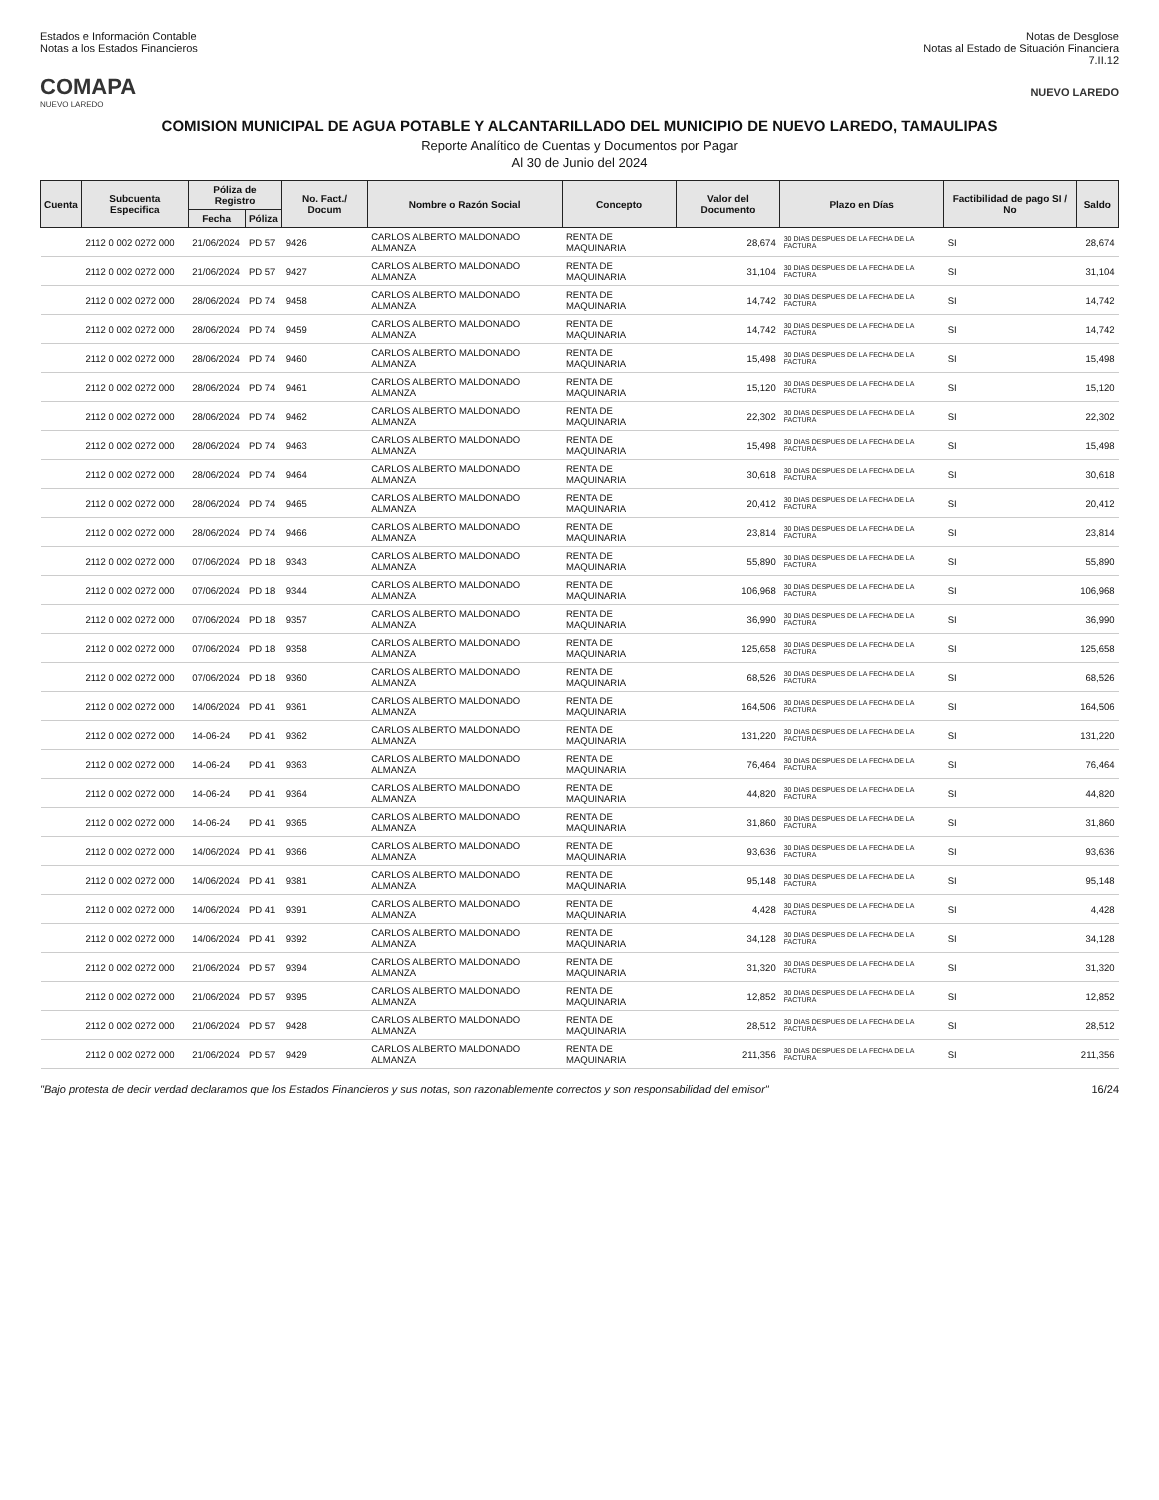Estados e Información Contable
Notas a los Estados Financieros
Notas de Desglose
Notas al Estado de Situación Financiera
7.II.12
COMAPA
NUEVO LAREDO
NUEVO LAREDO
COMISION MUNICIPAL DE AGUA POTABLE Y ALCANTARILLADO DEL MUNICIPIO DE NUEVO LAREDO, TAMAULIPAS
Reporte Analítico de Cuentas y Documentos por Pagar
Al 30 de Junio del 2024
| Cuenta | Subcuenta Especifica | Póliza de Registro | | No. Fact./ Docum | Nombre o Razón Social | Concepto | Valor del Documento | Plazo en Días | Factibilidad de pago SI / No | Saldo |
| --- | --- | --- | --- | --- | --- | --- | --- | --- | --- | --- |
| | | Fecha | Póliza | | | | | | | |
| | 2112 0 002 0272 000 | 21/06/2024 | PD 57 | 9426 | CARLOS ALBERTO MALDONADO ALMANZA | RENTA DE MAQUINARIA | 28,674 | 30 DIAS DESPUES DE LA FECHA DE LA FACTURA | SI | 28,674 |
| | 2112 0 002 0272 000 | 21/06/2024 | PD 57 | 9427 | CARLOS ALBERTO MALDONADO ALMANZA | RENTA DE MAQUINARIA | 31,104 | 30 DIAS DESPUES DE LA FECHA DE LA FACTURA | SI | 31,104 |
| | 2112 0 002 0272 000 | 28/06/2024 | PD 74 | 9458 | CARLOS ALBERTO MALDONADO ALMANZA | RENTA DE MAQUINARIA | 14,742 | 30 DIAS DESPUES DE LA FECHA DE LA FACTURA | SI | 14,742 |
| | 2112 0 002 0272 000 | 28/06/2024 | PD 74 | 9459 | CARLOS ALBERTO MALDONADO ALMANZA | RENTA DE MAQUINARIA | 14,742 | 30 DIAS DESPUES DE LA FECHA DE LA FACTURA | SI | 14,742 |
| | 2112 0 002 0272 000 | 28/06/2024 | PD 74 | 9460 | CARLOS ALBERTO MALDONADO ALMANZA | RENTA DE MAQUINARIA | 15,498 | 30 DIAS DESPUES DE LA FECHA DE LA FACTURA | SI | 15,498 |
| | 2112 0 002 0272 000 | 28/06/2024 | PD 74 | 9461 | CARLOS ALBERTO MALDONADO ALMANZA | RENTA DE MAQUINARIA | 15,120 | 30 DIAS DESPUES DE LA FECHA DE LA FACTURA | SI | 15,120 |
| | 2112 0 002 0272 000 | 28/06/2024 | PD 74 | 9462 | CARLOS ALBERTO MALDONADO ALMANZA | RENTA DE MAQUINARIA | 22,302 | 30 DIAS DESPUES DE LA FECHA DE LA FACTURA | SI | 22,302 |
| | 2112 0 002 0272 000 | 28/06/2024 | PD 74 | 9463 | CARLOS ALBERTO MALDONADO ALMANZA | RENTA DE MAQUINARIA | 15,498 | 30 DIAS DESPUES DE LA FECHA DE LA FACTURA | SI | 15,498 |
| | 2112 0 002 0272 000 | 28/06/2024 | PD 74 | 9464 | CARLOS ALBERTO MALDONADO ALMANZA | RENTA DE MAQUINARIA | 30,618 | 30 DIAS DESPUES DE LA FECHA DE LA FACTURA | SI | 30,618 |
| | 2112 0 002 0272 000 | 28/06/2024 | PD 74 | 9465 | CARLOS ALBERTO MALDONADO ALMANZA | RENTA DE MAQUINARIA | 20,412 | 30 DIAS DESPUES DE LA FECHA DE LA FACTURA | SI | 20,412 |
| | 2112 0 002 0272 000 | 28/06/2024 | PD 74 | 9466 | CARLOS ALBERTO MALDONADO ALMANZA | RENTA DE MAQUINARIA | 23,814 | 30 DIAS DESPUES DE LA FECHA DE LA FACTURA | SI | 23,814 |
| | 2112 0 002 0272 000 | 07/06/2024 | PD 18 | 9343 | CARLOS ALBERTO MALDONADO ALMANZA | RENTA DE MAQUINARIA | 55,890 | 30 DIAS DESPUES DE LA FECHA DE LA FACTURA | SI | 55,890 |
| | 2112 0 002 0272 000 | 07/06/2024 | PD 18 | 9344 | CARLOS ALBERTO MALDONADO ALMANZA | RENTA DE MAQUINARIA | 106,968 | 30 DIAS DESPUES DE LA FECHA DE LA FACTURA | SI | 106,968 |
| | 2112 0 002 0272 000 | 07/06/2024 | PD 18 | 9357 | CARLOS ALBERTO MALDONADO ALMANZA | RENTA DE MAQUINARIA | 36,990 | 30 DIAS DESPUES DE LA FECHA DE LA FACTURA | SI | 36,990 |
| | 2112 0 002 0272 000 | 07/06/2024 | PD 18 | 9358 | CARLOS ALBERTO MALDONADO ALMANZA | RENTA DE MAQUINARIA | 125,658 | 30 DIAS DESPUES DE LA FECHA DE LA FACTURA | SI | 125,658 |
| | 2112 0 002 0272 000 | 07/06/2024 | PD 18 | 9360 | CARLOS ALBERTO MALDONADO ALMANZA | RENTA DE MAQUINARIA | 68,526 | 30 DIAS DESPUES DE LA FECHA DE LA FACTURA | SI | 68,526 |
| | 2112 0 002 0272 000 | 14/06/2024 | PD 41 | 9361 | CARLOS ALBERTO MALDONADO ALMANZA | RENTA DE MAQUINARIA | 164,506 | 30 DIAS DESPUES DE LA FECHA DE LA FACTURA | SI | 164,506 |
| | 2112 0 002 0272 000 | 14-06-24 | PD 41 | 9362 | CARLOS ALBERTO MALDONADO ALMANZA | RENTA DE MAQUINARIA | 131,220 | 30 DIAS DESPUES DE LA FECHA DE LA FACTURA | SI | 131,220 |
| | 2112 0 002 0272 000 | 14-06-24 | PD 41 | 9363 | CARLOS ALBERTO MALDONADO ALMANZA | RENTA DE MAQUINARIA | 76,464 | 30 DIAS DESPUES DE LA FECHA DE LA FACTURA | SI | 76,464 |
| | 2112 0 002 0272 000 | 14-06-24 | PD 41 | 9364 | CARLOS ALBERTO MALDONADO ALMANZA | RENTA DE MAQUINARIA | 44,820 | 30 DIAS DESPUES DE LA FECHA DE LA FACTURA | SI | 44,820 |
| | 2112 0 002 0272 000 | 14-06-24 | PD 41 | 9365 | CARLOS ALBERTO MALDONADO ALMANZA | RENTA DE MAQUINARIA | 31,860 | 30 DIAS DESPUES DE LA FECHA DE LA FACTURA | SI | 31,860 |
| | 2112 0 002 0272 000 | 14/06/2024 | PD 41 | 9366 | CARLOS ALBERTO MALDONADO ALMANZA | RENTA DE MAQUINARIA | 93,636 | 30 DIAS DESPUES DE LA FECHA DE LA FACTURA | SI | 93,636 |
| | 2112 0 002 0272 000 | 14/06/2024 | PD 41 | 9381 | CARLOS ALBERTO MALDONADO ALMANZA | RENTA DE MAQUINARIA | 95,148 | 30 DIAS DESPUES DE LA FECHA DE LA FACTURA | SI | 95,148 |
| | 2112 0 002 0272 000 | 14/06/2024 | PD 41 | 9391 | CARLOS ALBERTO MALDONADO ALMANZA | RENTA DE MAQUINARIA | 4,428 | 30 DIAS DESPUES DE LA FECHA DE LA FACTURA | SI | 4,428 |
| | 2112 0 002 0272 000 | 14/06/2024 | PD 41 | 9392 | CARLOS ALBERTO MALDONADO ALMANZA | RENTA DE MAQUINARIA | 34,128 | 30 DIAS DESPUES DE LA FECHA DE LA FACTURA | SI | 34,128 |
| | 2112 0 002 0272 000 | 21/06/2024 | PD 57 | 9394 | CARLOS ALBERTO MALDONADO ALMANZA | RENTA DE MAQUINARIA | 31,320 | 30 DIAS DESPUES DE LA FECHA DE LA FACTURA | SI | 31,320 |
| | 2112 0 002 0272 000 | 21/06/2024 | PD 57 | 9395 | CARLOS ALBERTO MALDONADO ALMANZA | RENTA DE MAQUINARIA | 12,852 | 30 DIAS DESPUES DE LA FECHA DE LA FACTURA | SI | 12,852 |
| | 2112 0 002 0272 000 | 21/06/2024 | PD 57 | 9428 | CARLOS ALBERTO MALDONADO ALMANZA | RENTA DE MAQUINARIA | 28,512 | 30 DIAS DESPUES DE LA FECHA DE LA FACTURA | SI | 28,512 |
| | 2112 0 002 0272 000 | 21/06/2024 | PD 57 | 9429 | CARLOS ALBERTO MALDONADO ALMANZA | RENTA DE MAQUINARIA | 211,356 | 30 DIAS DESPUES DE LA FECHA DE LA FACTURA | SI | 211,356 |
"Bajo protesta de decir verdad declaramos que los Estados Financieros y sus notas, son razonablemente correctos y son responsabilidad del emisor"
16/24